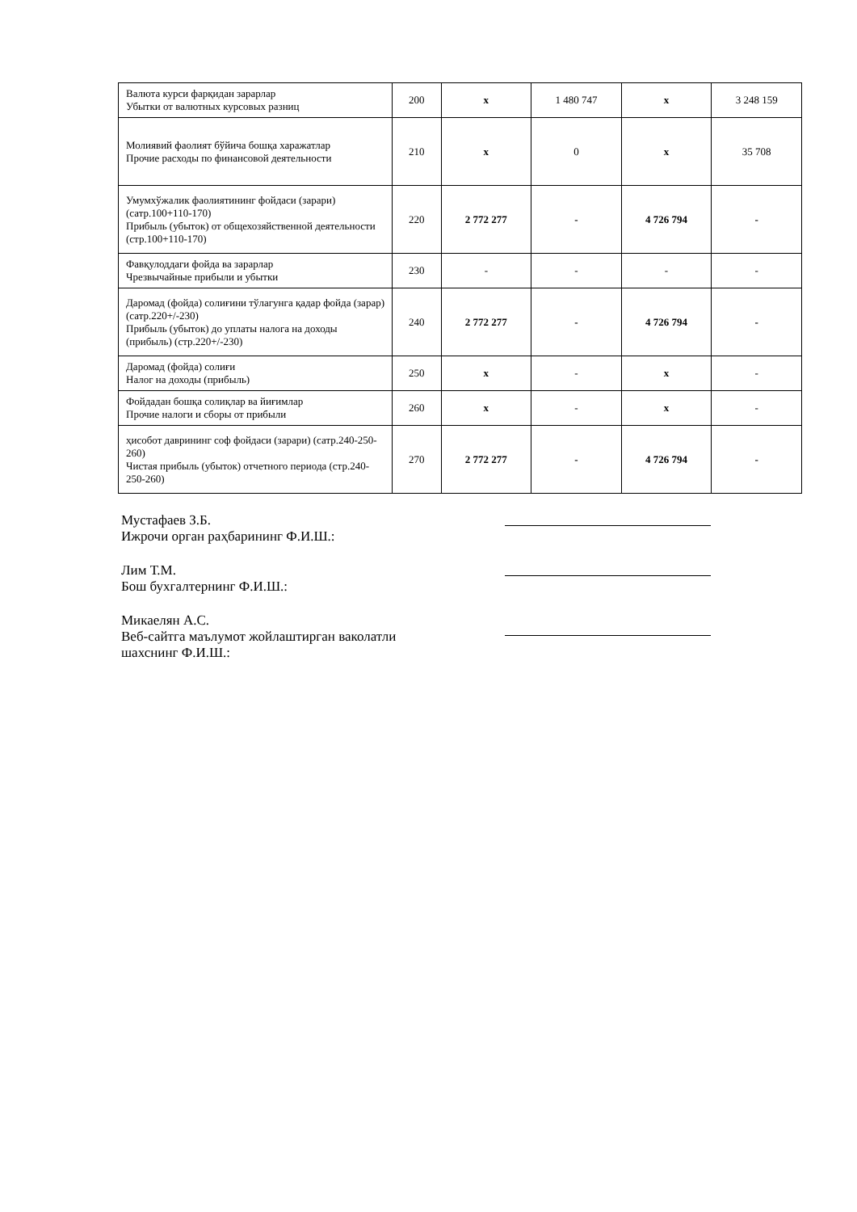| Валюта курси фарқидан зарарлар Убытки от валютных курсовых разниц | 200 | x | 1 480 747 | x | 3 248 159 |
| Молиявий фаолият бўйича бошқа харажатлар Прочие расходы по финансовой деятельности | 210 | x | 0 | x | 35 708 |
| Умумхўжалик фаолиятининг фойдаси (зарари) (сатр.100+110-170) Прибыль (убыток) от общехозяйственной деятельности (стр.100+110-170) | 220 | 2 772 277 | - | 4 726 794 | - |
| Фавқулоддаги фойда ва зарарлар Чрезвычайные прибыли и убытки | 230 | - | - | - | - |
| Даромад (фойда) солиғини тўлагунга қадар фойда (зарар) (сатр.220+/-230) Прибыль (убыток) до уплаты налога на доходы (прибыль) (стр.220+/-230) | 240 | 2 772 277 | - | 4 726 794 | - |
| Даромад (фойда) солиғи Налог на доходы (прибыль) | 250 | x | - | x | - |
| Фойдадан бошқа солиқлар ва йиғимлар Прочие налоги и сборы от прибыли | 260 | x | - | x | - |
| ҳисобот даврининг соф фойдаси (зарари) (сатр.240-250-260) Чистая прибыль (убыток) отчетного периода (стр.240-250-260) | 270 | 2 772 277 | - | 4 726 794 | - |
Мустафаев З.Б.
Ижрочи орган раҳбарининг Ф.И.Ш.:
Лим Т.М.
Бош бухгалтернинг Ф.И.Ш.:
Микаелян А.С.
Веб-сайтга маълумот жойлаштирган ваколатли
шахснинг Ф.И.Ш.: